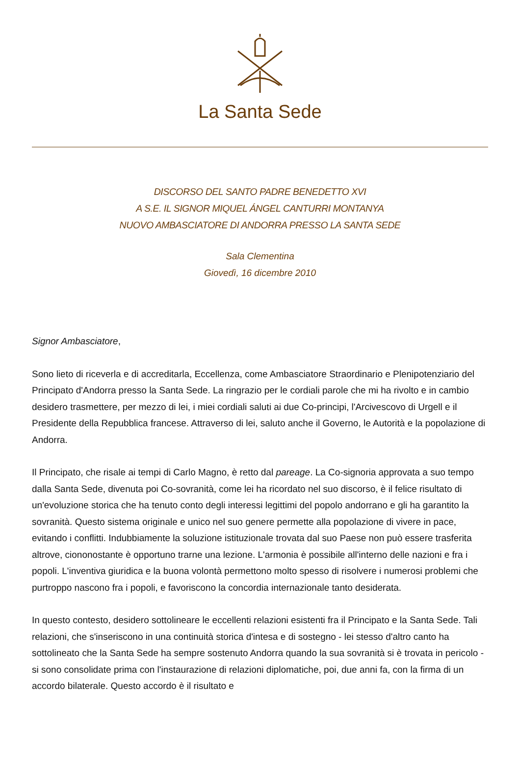La Santa Sede
DISCORSO DEL SANTO PADRE BENEDETTO XVI
A S.E. IL SIGNOR MIQUEL ÁNGEL CANTURRI MONTANYA
NUOVO AMBASCIATORE DI ANDORRA PRESSO LA SANTA SEDE
Sala Clementina
Giovedì, 16 dicembre 2010
Signor Ambasciatore,
Sono lieto di riceverla e di accreditarla, Eccellenza, come Ambasciatore Straordinario e Plenipotenziario del Principato d'Andorra presso la Santa Sede. La ringrazio per le cordiali parole che mi ha rivolto e in cambio desidero trasmettere, per mezzo di lei, i miei cordiali saluti ai due Co-principi, l'Arcivescovo di Urgell e il Presidente della Repubblica francese. Attraverso di lei, saluto anche il Governo, le Autorità e la popolazione di Andorra.
Il Principato, che risale ai tempi di Carlo Magno, è retto dal pareage. La Co-signoria approvata a suo tempo dalla Santa Sede, divenuta poi Co-sovranità, come lei ha ricordato nel suo discorso, è il felice risultato di un'evoluzione storica che ha tenuto conto degli interessi legittimi del popolo andorrano e gli ha garantito la sovranità. Questo sistema originale e unico nel suo genere permette alla popolazione di vivere in pace, evitando i conflitti. Indubbiamente la soluzione istituzionale trovata dal suo Paese non può essere trasferita altrove, ciononostante è opportuno trarne una lezione. L'armonia è possibile all'interno delle nazioni e fra i popoli. L'inventiva giuridica e la buona volontà permettono molto spesso di risolvere i numerosi problemi che purtroppo nascono fra i popoli, e favoriscono la concordia internazionale tanto desiderata.
In questo contesto, desidero sottolineare le eccellenti relazioni esistenti fra il Principato e la Santa Sede. Tali relazioni, che s'inseriscono in una continuità storica d'intesa e di sostegno - lei stesso d'altro canto ha sottolineato che la Santa Sede ha sempre sostenuto Andorra quando la sua sovranità si è trovata in pericolo - si sono consolidate prima con l'instaurazione di relazioni diplomatiche, poi, due anni fa, con la firma di un accordo bilaterale. Questo accordo è il risultato e